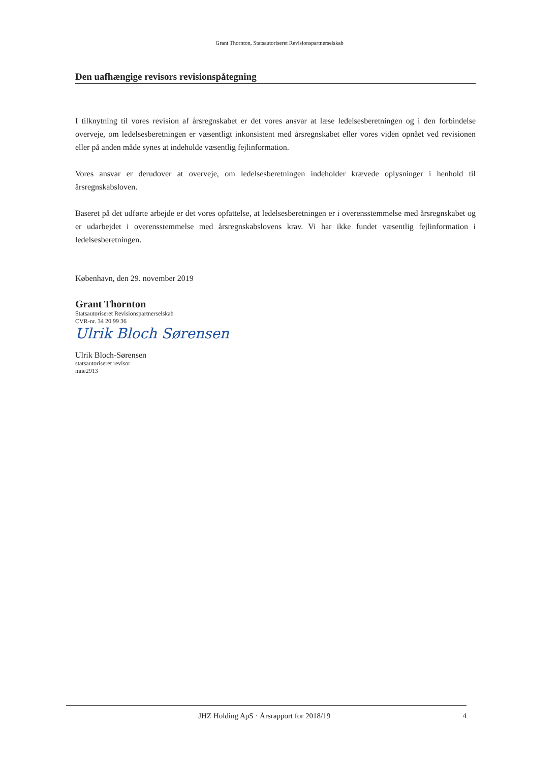Grant Thornton, Statsautoriseret Revisionspartnerselskab
Den uafhængige revisors revisionspåtegning
I tilknytning til vores revision af årsregnskabet er det vores ansvar at læse ledelsesberetningen og i den forbindelse overveje, om ledelsesberetningen er væsentligt inkonsistent med årsregnskabet eller vores viden opnået ved revisionen eller på anden måde synes at indeholde væsentlig fejlinformation.
Vores ansvar er derudover at overveje, om ledelsesberetningen indeholder krævede oplysninger i henhold til årsregnskabsloven.
Baseret på det udførte arbejde er det vores opfattelse, at ledelsesberetningen er i overensstemmelse med årsregnskabet og er udarbejdet i overensstemmelse med årsregnskabslovens krav. Vi har ikke fundet væsentlig fejlinformation i ledelsesberetningen.
København, den 29. november 2019
Grant Thornton
Statsautoriseret Revisionspartnerselskab
CVR-nr. 34 20 99 36
Ulrik Bloch Sørensen
Ulrik Bloch-Sørensen
statsautoriseret revisor
mne2913
JHZ Holding ApS · Årsrapport for 2018/19 4